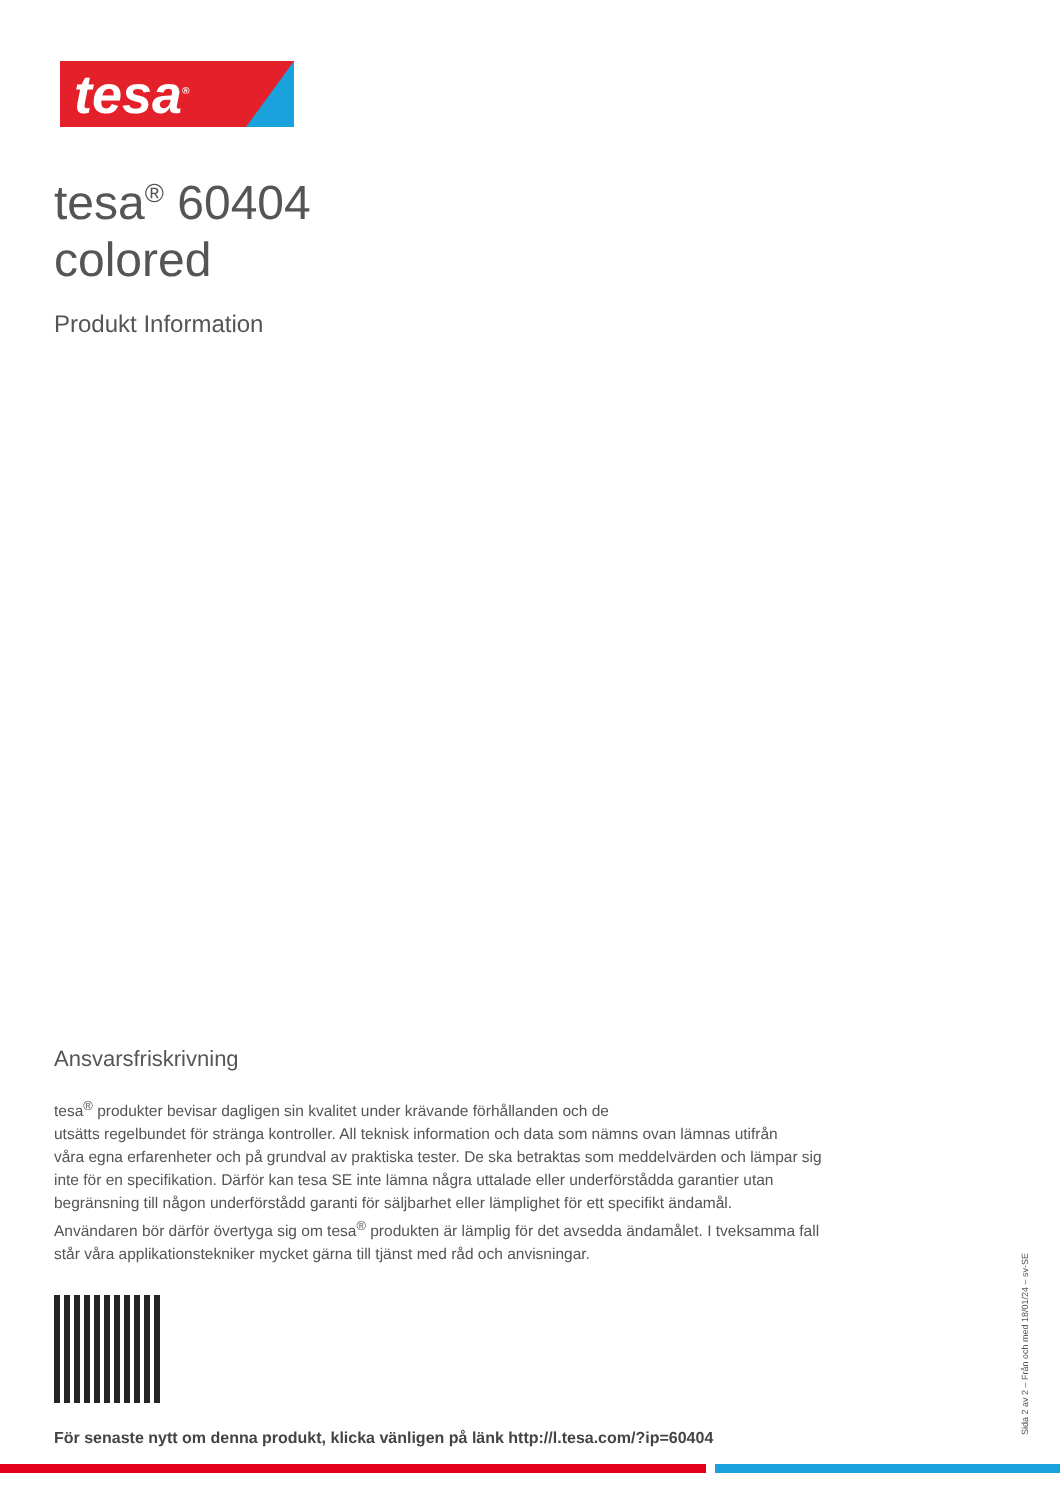tesa<sup>®</sup>
tesa<sup>®</sup> 60404
colored
Produkt Information
Ansvarsfriskrivning
tesa<sup>®</sup> produkter bevisar dagligen sin kvalitet under krävande förhållanden och de
utsätts regelbundet för stränga kontroller. All teknisk information och data som nämns ovan lämnas utifrån
våra egna erfarenheter och på grundval av praktiska tester. De ska betraktas som meddelvärden och lämpar sig
inte för en specifikation. Därför kan tesa SE inte lämna några uttalade eller underförstådda garantier utan
begränsning till någon underförstådd garanti för säljbarhet eller lämplighet för ett specifikt ändamål.
Användaren bör därför övertyga sig om tesa<sup>®</sup> produkten är lämplig för det avsedda ändamålet. I tveksamma fall
står våra applikationstekniker mycket gärna till tjänst med råd och anvisningar.
För senaste nytt om denna produkt, klicka vänligen på länk http://l.tesa.com/?ip=60404
Sida 2 av 2 – Från och med 18/01/24 – sv-SE